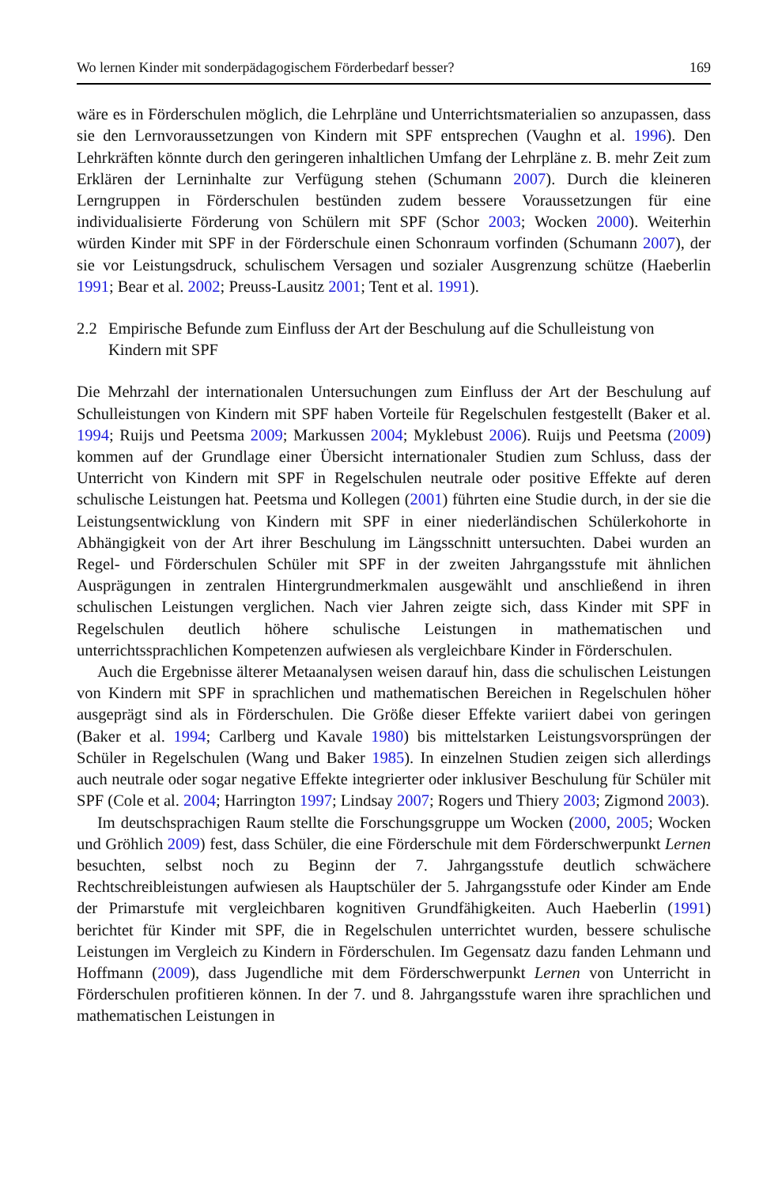Wo lernen Kinder mit sonderpädagogischem Förderbedarf besser? 169
wäre es in Förderschulen möglich, die Lehrpläne und Unterrichtsmaterialien so anzupassen, dass sie den Lernvoraussetzungen von Kindern mit SPF entsprechen (Vaughn et al. 1996). Den Lehrkräften könnte durch den geringeren inhaltlichen Umfang der Lehrpläne z. B. mehr Zeit zum Erklären der Lerninhalte zur Verfügung stehen (Schumann 2007). Durch die kleineren Lerngruppen in Förderschulen bestünden zudem bessere Voraussetzungen für eine individualisierte Förderung von Schülern mit SPF (Schor 2003; Wocken 2000). Weiterhin würden Kinder mit SPF in der Förderschule einen Schonraum vorfinden (Schumann 2007), der sie vor Leistungsdruck, schulischem Versagen und sozialer Ausgrenzung schütze (Haeberlin 1991; Bear et al. 2002; Preuss-Lausitz 2001; Tent et al. 1991).
2.2 Empirische Befunde zum Einfluss der Art der Beschulung auf die Schulleistung von Kindern mit SPF
Die Mehrzahl der internationalen Untersuchungen zum Einfluss der Art der Beschulung auf Schulleistungen von Kindern mit SPF haben Vorteile für Regelschulen festgestellt (Baker et al. 1994; Ruijs und Peetsma 2009; Markussen 2004; Myklebust 2006). Ruijs und Peetsma (2009) kommen auf der Grundlage einer Übersicht internationaler Studien zum Schluss, dass der Unterricht von Kindern mit SPF in Regelschulen neutrale oder positive Effekte auf deren schulische Leistungen hat. Peetsma und Kollegen (2001) führten eine Studie durch, in der sie die Leistungsentwicklung von Kindern mit SPF in einer niederländischen Schülerkohorte in Abhängigkeit von der Art ihrer Beschulung im Längsschnitt untersuchten. Dabei wurden an Regel- und Förderschulen Schüler mit SPF in der zweiten Jahrgangsstufe mit ähnlichen Ausprägungen in zentralen Hintergrundmerkmalen ausgewählt und anschließend in ihren schulischen Leistungen verglichen. Nach vier Jahren zeigte sich, dass Kinder mit SPF in Regelschulen deutlich höhere schulische Leistungen in mathematischen und unterrichtssprachlichen Kompetenzen aufwiesen als vergleichbare Kinder in Förderschulen.
Auch die Ergebnisse älterer Metaanalysen weisen darauf hin, dass die schulischen Leistungen von Kindern mit SPF in sprachlichen und mathematischen Bereichen in Regelschulen höher ausgeprägt sind als in Förderschulen. Die Größe dieser Effekte variiert dabei von geringen (Baker et al. 1994; Carlberg und Kavale 1980) bis mittelstarken Leistungsvorsprüngen der Schüler in Regelschulen (Wang und Baker 1985). In einzelnen Studien zeigen sich allerdings auch neutrale oder sogar negative Effekte integrierter oder inklusiver Beschulung für Schüler mit SPF (Cole et al. 2004; Harrington 1997; Lindsay 2007; Rogers und Thiery 2003; Zigmond 2003).
Im deutschsprachigen Raum stellte die Forschungsgruppe um Wocken (2000, 2005; Wocken und Gröhlich 2009) fest, dass Schüler, die eine Förderschule mit dem Förderschwerpunkt Lernen besuchten, selbst noch zu Beginn der 7. Jahrgangsstufe deutlich schwächere Rechtschreibleistungen aufwiesen als Hauptschüler der 5. Jahrgangsstufe oder Kinder am Ende der Primarstufe mit vergleichbaren kognitiven Grundfähigkeiten. Auch Haeberlin (1991) berichtet für Kinder mit SPF, die in Regelschulen unterrichtet wurden, bessere schulische Leistungen im Vergleich zu Kindern in Förderschulen. Im Gegensatz dazu fanden Lehmann und Hoffmann (2009), dass Jugendliche mit dem Förderschwerpunkt Lernen von Unterricht in Förderschulen profitieren können. In der 7. und 8. Jahrgangsstufe waren ihre sprachlichen und mathematischen Leistungen in